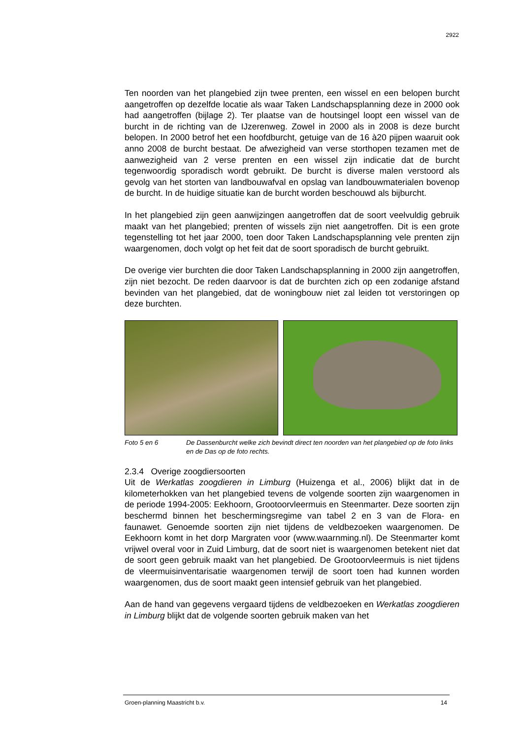2922
Ten noorden van het plangebied zijn twee prenten, een wissel en een belopen burcht aangetroffen op dezelfde locatie als waar Taken Landschapsplanning deze in 2000 ook had aangetroffen (bijlage 2). Ter plaatse van de houtsingel loopt een wissel van de burcht in de richting van de IJzerenweg. Zowel in 2000 als in 2008 is deze burcht belopen. In 2000 betrof het een hoofdburcht, getuige van de 16 à20 pijpen waaruit ook anno 2008 de burcht bestaat. De afwezigheid van verse storthopen tezamen met de aanwezigheid van 2 verse prenten en een wissel zijn indicatie dat de burcht tegenwoordig sporadisch wordt gebruikt. De burcht is diverse malen verstoord als gevolg van het storten van landbouwafval en opslag van landbouwmaterialen bovenop de burcht. In de huidige situatie kan de burcht worden beschouwd als bijburcht.
In het plangebied zijn geen aanwijzingen aangetroffen dat de soort veelvuldig gebruik maakt van het plangebied; prenten of wissels zijn niet aangetroffen. Dit is een grote tegenstelling tot het jaar 2000, toen door Taken Landschapsplanning vele prenten zijn waargenomen, doch volgt op het feit dat de soort sporadisch de burcht gebruikt.
De overige vier burchten die door Taken Landschapsplanning in 2000 zijn aangetroffen, zijn niet bezocht. De reden daarvoor is dat de burchten zich op een zodanige afstand bevinden van het plangebied, dat de woningbouw niet zal leiden tot verstoringen op deze burchten.
Foto 5 en 6 De Dassenburcht welke zich bevindt direct ten noorden van het plangebied op de foto links en de Das op de foto rechts.
2.3.4 Overige zoogdiersoorten
Uit de Werkatlas zoogdieren in Limburg (Huizenga et al., 2006) blijkt dat in de kilometerhokken van het plangebied tevens de volgende soorten zijn waargenomen in de periode 1994-2005: Eekhoorn, Grootoorvleermuis en Steenmarter. Deze soorten zijn beschermd binnen het beschermingsregime van tabel 2 en 3 van de Flora- en faunawet. Genoemde soorten zijn niet tijdens de veldbezoeken waargenomen. De Eekhoorn komt in het dorp Margraten voor (www.waarnming.nl). De Steenmarter komt vrijwel overal voor in Zuid Limburg, dat de soort niet is waargenomen betekent niet dat de soort geen gebruik maakt van het plangebied. De Grootoorvleermuis is niet tijdens de vleermuisinventarisatie waargenomen terwijl de soort toen had kunnen worden waargenomen, dus de soort maakt geen intensief gebruik van het plangebied.
Aan de hand van gegevens vergaard tijdens de veldbezoeken en Werkatlas zoogdieren in Limburg blijkt dat de volgende soorten gebruik maken van het
Groen-planning Maastricht b.v. 14